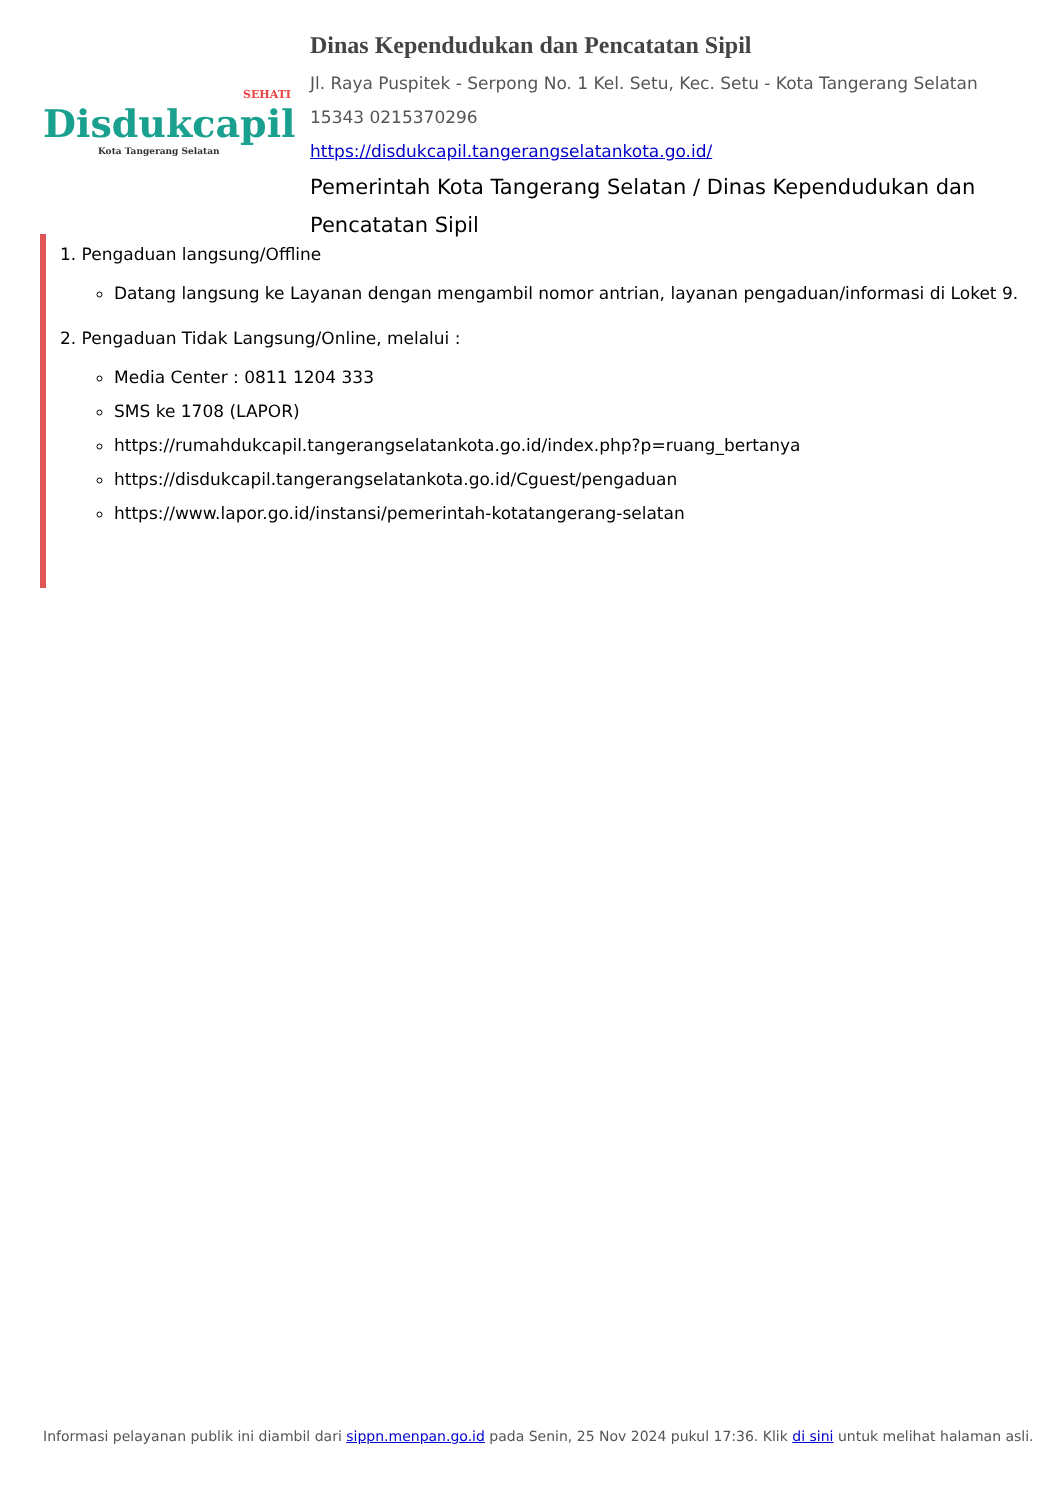SEHATI
Disdukcapil
Kota Tangerang Selatan
Dinas Kependudukan dan Pencatatan Sipil
Jl. Raya Puspitek - Serpong No. 1 Kel. Setu, Kec. Setu - Kota Tangerang Selatan 15343 0215370296
https://disdukcapil.tangerangselatankota.go.id/
Pemerintah Kota Tangerang Selatan / Dinas Kependudukan dan Pencatatan Sipil
1. Pengaduan langsung/Offline
Datang langsung ke Layanan dengan mengambil nomor antrian, layanan pengaduan/informasi di Loket 9.
2. Pengaduan Tidak Langsung/Online, melalui :
Media Center : 0811 1204 333
SMS ke 1708 (LAPOR)
https://rumahdukcapil.tangerangselatankota.go.id/index.php?p=ruang_bertanya
https://disdukcapil.tangerangselatankota.go.id/Cguest/pengaduan
https://www.lapor.go.id/instansi/pemerintah-kotatangerang-selatan
Informasi pelayanan publik ini diambil dari sippn.menpan.go.id pada Senin, 25 Nov 2024 pukul 17:36. Klik di sini untuk melihat halaman asli.